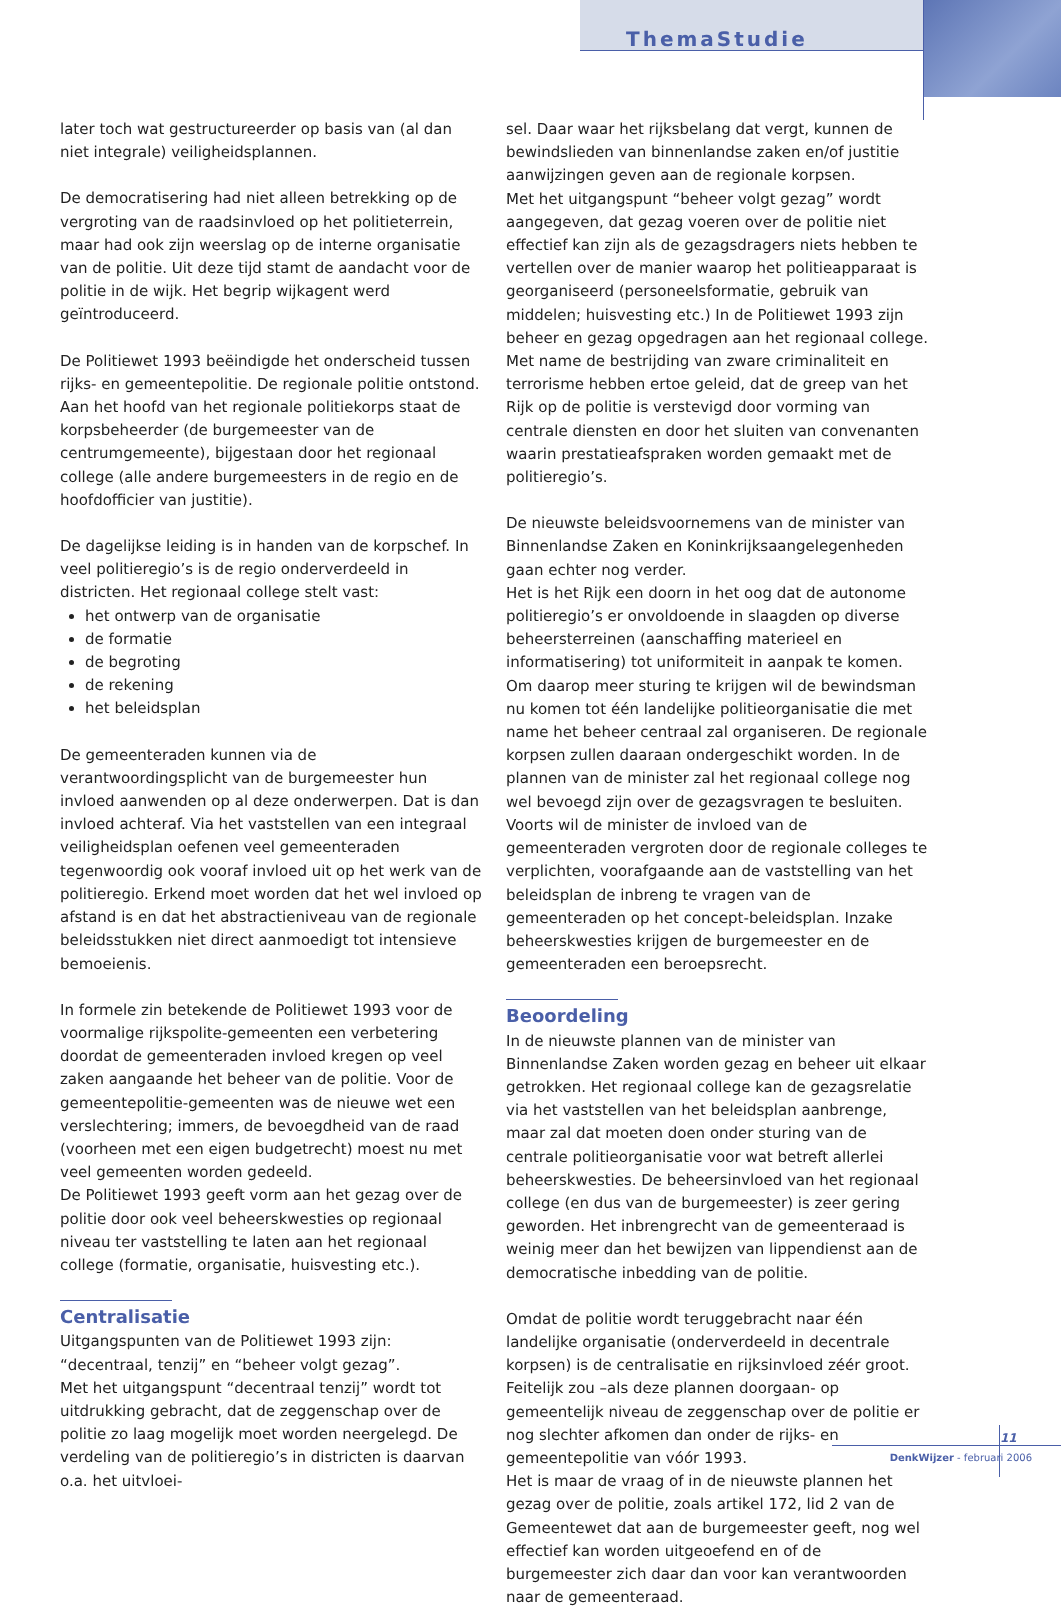ThemaStudie
later toch wat gestructureerder op basis van (al dan niet integrale) veiligheidsplannen.
De democratisering had niet alleen betrekking op de vergroting van de raadsinvloed op het politieterrein, maar had ook zijn weerslag op de interne organisatie van de politie. Uit deze tijd stamt de aandacht voor de politie in de wijk. Het begrip wijkagent werd geïntroduceerd.
De Politiewet 1993 beëindigde het onderscheid tussen rijks- en gemeentepolitie. De regionale politie ontstond. Aan het hoofd van het regionale politiekorps staat de korpsbeheerder (de burgemeester van de centrumgemeente), bijgestaan door het regionaal college (alle andere burgemeesters in de regio en de hoofdofficier van justitie).
De dagelijkse leiding is in handen van de korpschef. In veel politieregio’s is de regio onderverdeeld in districten. Het regionaal college stelt vast:
het ontwerp van de organisatie
de formatie
de begroting
de rekening
het beleidsplan
De gemeenteraden kunnen via de verantwoordingsplicht van de burgemeester hun invloed aanwenden op al deze onderwerpen. Dat is dan invloed achteraf. Via het vaststellen van een integraal veiligheidsplan oefenen veel gemeenteraden tegenwoordig ook vooraf invloed uit op het werk van de politieregio. Erkend moet worden dat het wel invloed op afstand is en dat het abstractieniveau van de regionale beleidsstukken niet direct aanmoedigt tot intensieve bemoeienis.
In formele zin betekende de Politiewet 1993 voor de voormalige rijkspolite-gemeenten een verbetering doordat de gemeenteraden invloed kregen op veel zaken aangaande het beheer van de politie. Voor de gemeentepolitie-gemeenten was de nieuwe wet een verslechtering; immers, de bevoegdheid van de raad (voorheen met een eigen budgetrecht) moest nu met veel gemeenten worden gedeeld.
De Politiewet 1993 geeft vorm aan het gezag over de politie door ook veel beheerskwesties op regionaal niveau ter vaststelling te laten aan het regionaal college (formatie, organisatie, huisvesting etc.).
Centralisatie
Uitgangspunten van de Politiewet 1993 zijn: “decentraal, tenzij” en “beheer volgt gezag”.
Met het uitgangspunt “decentraal tenzij” wordt tot uitdrukking gebracht, dat de zeggenschap over de politie zo laag mogelijk moet worden neergelegd. De verdeling van de politieregio’s in districten is daarvan o.a. het uitvloei-
sel. Daar waar het rijksbelang dat vergt, kunnen de bewindslieden van binnenlandse zaken en/of justitie aanwijzingen geven aan de regionale korpsen.
Met het uitgangspunt “beheer volgt gezag” wordt aangegeven, dat gezag voeren over de politie niet effectief kan zijn als de gezagsdragers niets hebben te vertellen over de manier waarop het politieapparaat is georganiseerd (personeelsformatie, gebruik van middelen; huisvesting etc.) In de Politiewet 1993 zijn beheer en gezag opgedragen aan het regionaal college.
Met name de bestrijding van zware criminaliteit en terrorisme hebben ertoe geleid, dat de greep van het Rijk op de politie is verstevigd door vorming van centrale diensten en door het sluiten van convenanten waarin prestatieafspraken worden gemaakt met de politieregio’s.
De nieuwste beleidsvoornemens van de minister van Binnenlandse Zaken en Koninkrijksaangelegenheden gaan echter nog verder.
Het is het Rijk een doorn in het oog dat de autonome politieregio’s er onvoldoende in slaagden op diverse beheersterreinen (aanschaffing materieel en informatisering) tot uniformiteit in aanpak te komen. Om daarop meer sturing te krijgen wil de bewindsman nu komen tot één landelijke politieorganisatie die met name het beheer centraal zal organiseren. De regionale korpsen zullen daaraan ondergeschikt worden. In de plannen van de minister zal het regionaal college nog wel bevoegd zijn over de gezagsvragen te besluiten. Voorts wil de minister de invloed van de gemeenteraden vergroten door de regionale colleges te verplichten, voorafgaande aan de vaststelling van het beleidsplan de inbreng te vragen van de gemeenteraden op het concept-beleidsplan. Inzake beheerskwesties krijgen de burgemeester en de gemeenteraden een beroepsrecht.
Beoordeling
In de nieuwste plannen van de minister van Binnenlandse Zaken worden gezag en beheer uit elkaar getrokken. Het regionaal college kan de gezagsrelatie via het vaststellen van het beleidsplan aanbrenge, maar zal dat moeten doen onder sturing van de centrale politieorganisatie voor wat betreft allerlei beheerskwesties. De beheersinvloed van het regionaal college (en dus van de burgemeester) is zeer gering geworden. Het inbrengrecht van de gemeenteraad is weinig meer dan het bewijzen van lippendienst aan de democratische inbedding van de politie.
Omdat de politie wordt teruggebracht naar één landelijke organisatie (onderverdeeld in decentrale korpsen) is de centralisatie en rijksinvloed zéér groot.
Feitelijk zou –als deze plannen doorgaan- op gemeentelijk niveau de zeggenschap over de politie er nog slechter afkomen dan onder de rijks- en gemeentepolitie van vóór 1993.
Het is maar de vraag of in de nieuwste plannen het gezag over de politie, zoals artikel 172, lid 2 van de Gemeentewet dat aan de burgemeester geeft, nog wel effectief kan worden uitgeoefend en of de burgemeester zich daar dan voor kan verantwoorden naar de gemeenteraad.
11
DenkWijzer - februari 2006